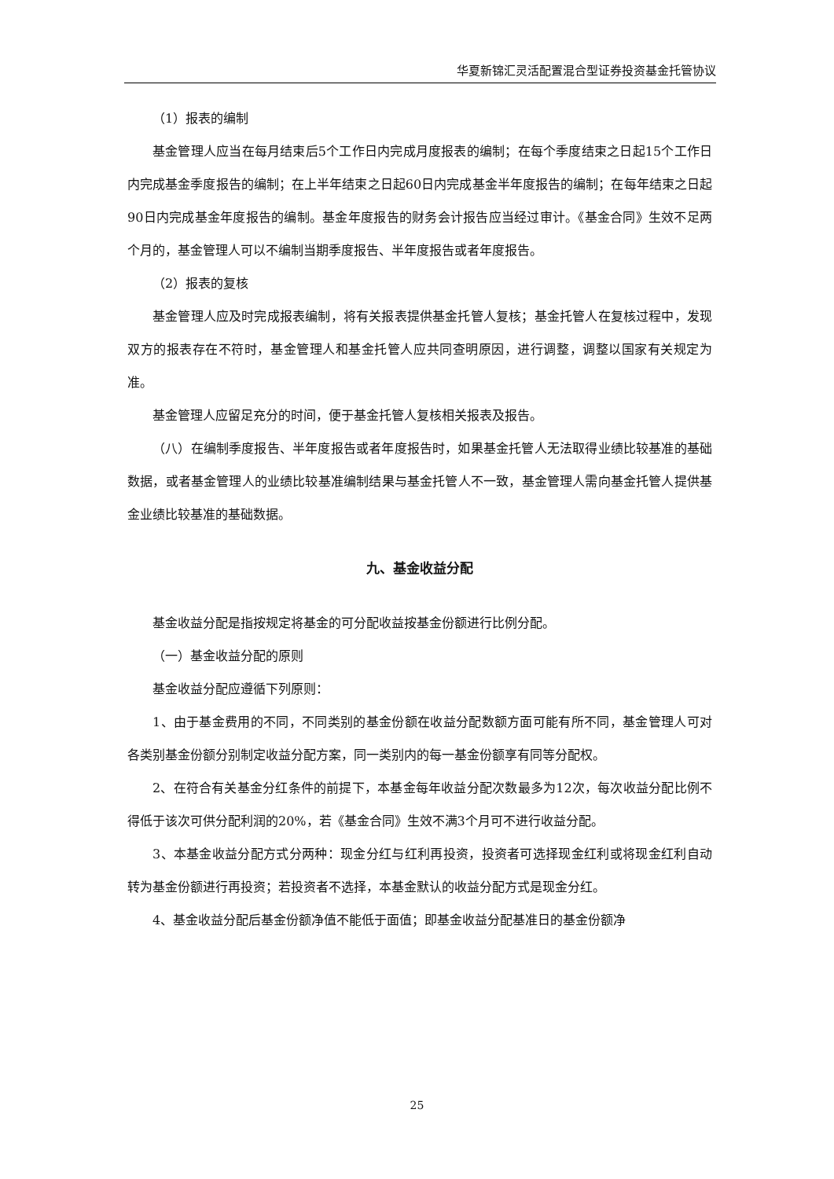华夏新锦汇灵活配置混合型证券投资基金托管协议
（1）报表的编制
基金管理人应当在每月结束后5个工作日内完成月度报表的编制；在每个季度结束之日起15个工作日内完成基金季度报告的编制；在上半年结束之日起60日内完成基金半年度报告的编制；在每年结束之日起90日内完成基金年度报告的编制。基金年度报告的财务会计报告应当经过审计。《基金合同》生效不足两个月的，基金管理人可以不编制当期季度报告、半年度报告或者年度报告。
（2）报表的复核
基金管理人应及时完成报表编制，将有关报表提供基金托管人复核；基金托管人在复核过程中，发现双方的报表存在不符时，基金管理人和基金托管人应共同查明原因，进行调整，调整以国家有关规定为准。
基金管理人应留足充分的时间，便于基金托管人复核相关报表及报告。
（八）在编制季度报告、半年度报告或者年度报告时，如果基金托管人无法取得业绩比较基准的基础数据，或者基金管理人的业绩比较基准编制结果与基金托管人不一致，基金管理人需向基金托管人提供基金业绩比较基准的基础数据。
九、基金收益分配
基金收益分配是指按规定将基金的可分配收益按基金份额进行比例分配。
（一）基金收益分配的原则
基金收益分配应遵循下列原则：
1、由于基金费用的不同，不同类别的基金份额在收益分配数额方面可能有所不同，基金管理人可对各类别基金份额分别制定收益分配方案，同一类别内的每一基金份额享有同等分配权。
2、在符合有关基金分红条件的前提下，本基金每年收益分配次数最多为12次，每次收益分配比例不得低于该次可供分配利润的20%，若《基金合同》生效不满3个月可不进行收益分配。
3、本基金收益分配方式分两种：现金分红与红利再投资，投资者可选择现金红利或将现金红利自动转为基金份额进行再投资；若投资者不选择，本基金默认的收益分配方式是现金分红。
4、基金收益分配后基金份额净值不能低于面值；即基金收益分配基准日的基金份额净
25